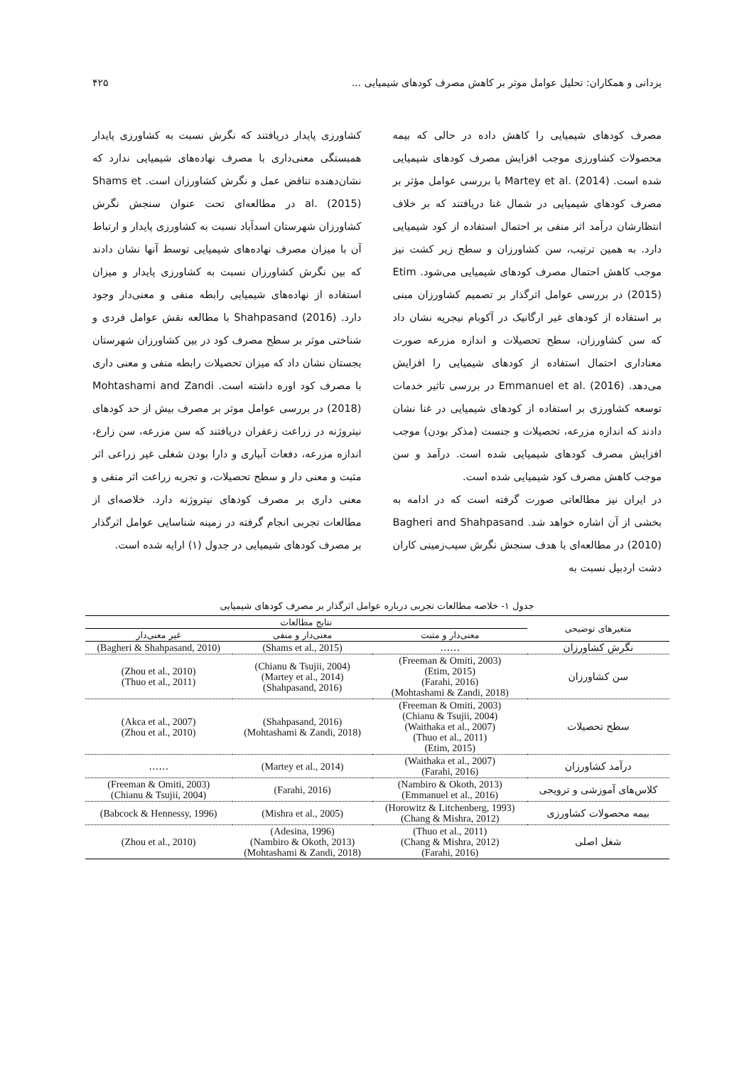یزدانی و همکاران: تحلیل عوامل موثر بر کاهش مصرف کودهای شیمیایی ... ۴۲۵
مصرف کودهای شیمیایی را کاهش داده در حالی که بیمه محصولات کشاورزی موجب افزایش مصرف کودهای شیمیایی شده است. Martey et al. (2014) با بررسی عوامل مؤثر بر مصرف کودهای شیمیایی در شمال غنا دریافتند که بر خلاف انتظارشان درآمد اثر منفی بر احتمال استفاده از کود شیمیایی دارد. به همین ترتیب، سن کشاورزان و سطح زیر کشت نیز موجب کاهش احتمال مصرف کودهای شیمیایی می‌شود. Etim (2015) در بررسی عوامل اثرگذار بر تصمیم کشاورزان مبنی بر استفاده از کودهای غیر ارگانیک در آکوبام نیجریه نشان داد که سن کشاورزان، سطح تحصیلات و اندازه مزرعه صورت معناداری احتمال استفاده از کودهای شیمیایی را افزایش می‌دهد. Emmanuel et al. (2016) در بررسی تاثیر خدمات توسعه کشاورزی بر استفاده از کودهای شیمیایی در غنا نشان دادند که اندازه مزرعه، تحصیلات و جنست (مذکر بودن) موجب افزایش مصرف کودهای شیمیایی شده است. درآمد و سن موجب کاهش مصرف کود شیمیایی شده است.
در ایران نیز مطالعاتی صورت گرفته است که در ادامه به بخشی از آن اشاره خواهد شد. Bagheri and Shahpasand (2010) در مطالعه‌ای با هدف سنجش نگرش سیب‌زمینی کاران دشت اردبیل نسبت به
کشاورزی پایدار دریافتند که نگرش نسبت به کشاورزی پایدار همبستگی معنی‌داری با مصرف نهاده‌های شیمیایی ندارد که نشان‌دهنده تناقض عمل و نگرش کشاورزان است. Shams et al. (2015) در مطالعه‌ای تحت عنوان سنجش نگرش کشاورزان شهرستان اسدآباد نسبت به کشاورزی پایدار و ارتباط آن با میزان مصرف نهاده‌های شیمیایی توسط آنها نشان دادند که بین نگرش کشاورزان نسبت به کشاورزی پایدار و میزان استفاده از نهاده‌های شیمیایی رابطه منفی و معنی‌دار وجود دارد. Shahpasand (2016) با مطالعه نقش عوامل فردی و شناختی موثر بر سطح مصرف کود در بین کشاورزان شهرستان بجستان نشان داد که میزان تحصیلات رابطه منفی و معنی داری با مصرف کود اوره داشته است. Mohtashami and Zandi (2018) در بررسی عوامل موثر بر مصرف بیش از حد کودهای نیتروژنه در زراعت زعفران دریافتند که سن مزرعه، سن زارع، اندازه مزرعه، دفعات آبیاری و دارا بودن شغلی غیر زراعی اثر مثبت و معنی دار و سطح تحصیلات، و تجربه زراعت اثر منفی و معنی داری بر مصرف کودهای نیتروژنه دارد. خلاصه‌ای از مطالعات تجربی انجام گرفته در زمینه شناسایی عوامل اثرگذار بر مصرف کودهای شیمیایی در جدول (۱) ارایه شده است.
جدول ۱- خلاصه مطالعات تجربی درباره عوامل اثرگذار بر مصرف کودهای شیمیایی
| متغیرهای توضیحی | نتایج مطالعات | | |
| --- | --- | --- | --- |
| | معنی‌دار و مثبت | معنی‌دار و منفی | غیر معنی‌دار |
| نگرش کشاورزان | …… | (Shams et al., 2015) | (Bagheri & Shahpasand, 2010) |
| سن کشاورزان | (Freeman & Omiti, 2003) (Etim, 2015) (Farahi, 2016) (Mohtashami & Zandi, 2018) | (Chianu & Tsujii, 2004) (Martey et al., 2014) (Shahpasand, 2016) | (Zhou et al., 2010) (Thuo et al., 2011) |
| سطح تحصیلات | (Freeman & Omiti, 2003) (Chianu & Tsujii, 2004) (Waithaka et al., 2007) (Thuo et al., 2011) (Etim, 2015) | (Shahpasand, 2016) (Mohtashami & Zandi, 2018) | (Akca et al., 2007) (Zhou et al., 2010) |
| درآمد کشاورزان | (Waithaka et al., 2007) (Farahi, 2016) | (Martey et al., 2014) | …… |
| کلاس‌های آموزشی و ترویجی | (Nambiro & Okoth, 2013) (Emmanuel et al., 2016) | (Farahi, 2016) | (Freeman & Omiti, 2003) (Chianu & Tsujii, 2004) |
| بیمه محصولات کشاورزی | (Horowitz & Litchenberg, 1993) (Chang & Mishra, 2012) | (Mishra et al., 2005) | (Babcock & Hennessy, 1996) |
| شغل اصلی | (Thuo et al., 2011) (Chang & Mishra, 2012) (Farahi, 2016) | (Adesina, 1996) (Nambiro & Okoth, 2013) (Mohtashami & Zandi, 2018) | (Zhou et al., 2010) |